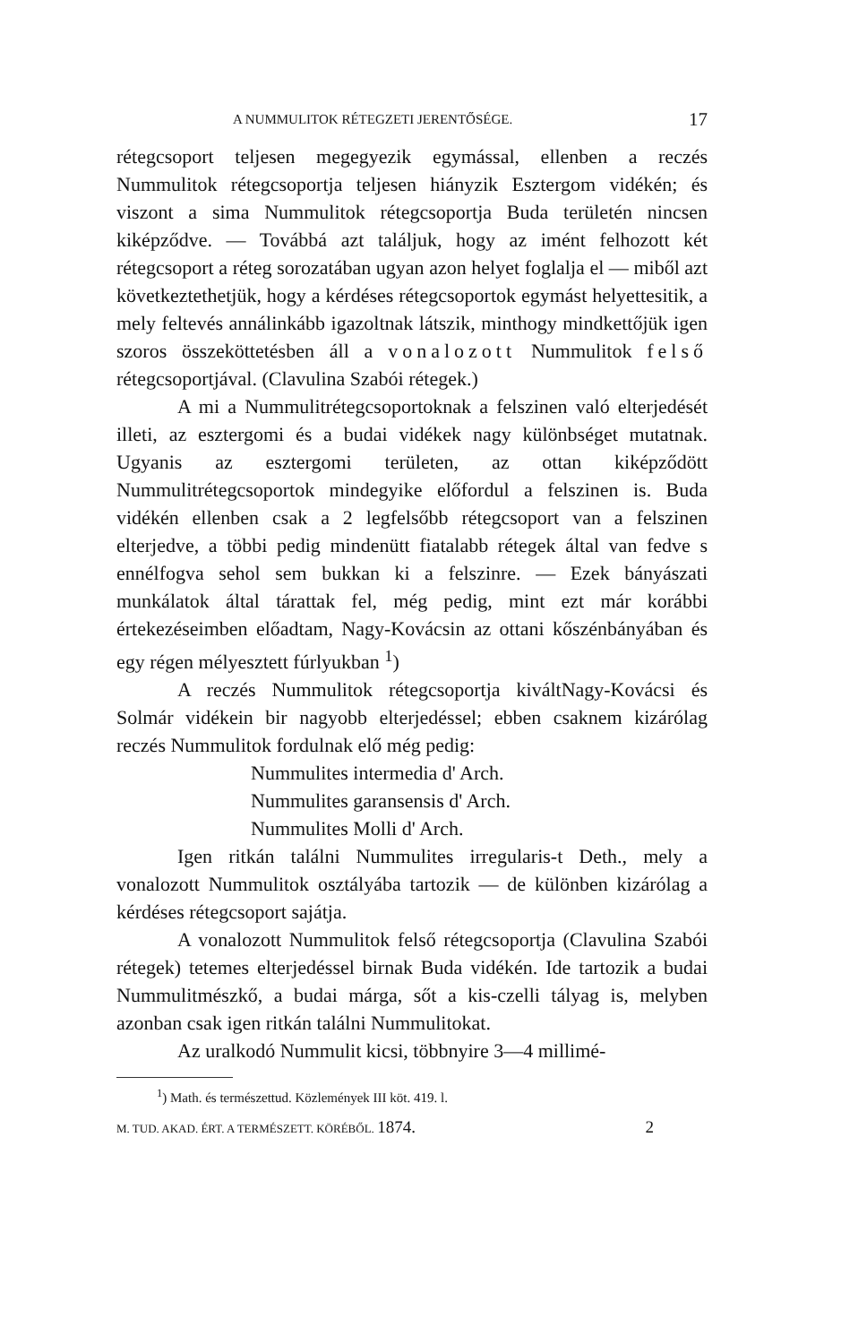A NUMMULITOK RÉTEGZETI JERENTŐSÉGE. 17
rétegcsoport teljesen megegyezik egymással, ellenben a reczés Nummulitok rétegcsoportja teljesen hiányzik Esztergom vidékén; és viszont a sima Nummulitok rétegcsoportja Buda területén nincsen kiképződve. — Továbbá azt találjuk, hogy az imént felhozott két rétegcsoport a réteg sorozatában ugyan azon helyet foglalja el — miből azt következtethetjük, hogy a kérdéses rétegcsoportok egymást helyettesitik, a mely feltevés annálinkább igazoltnak látszik, minthogy mindkettőjük igen szoros összeköttetésben áll a vonalozott Nummulitok felső rétegcsoportjával. (Clavulina Szabói rétegek.)
A mi a Nummulitrétegcsoportoknak a felszinen való elterjedését illeti, az esztergomi és a budai vidékek nagy különbséget mutatnak. Ugyanis az esztergomi területen, az ottan kiképződött Nummulitrétegcsoportok mindegyike előfordul a felszinen is. Buda vidékén ellenben csak a 2 legfelsőbb rétegcsoport van a felszinen elterjedve, a többi pedig mindenütt fiatalabb rétegek által van fedve s ennélfogva sehol sem bukkan ki a felszinre. — Ezek bányászati munkálatok által tárattak fel, még pedig, mint ezt már korábbi értekezéseimben előadtam, Nagy-Kovácsin az ottani kőszénbányában és egy régen mélyesztett fúrlyukban <sup>1</sup>)
A reczés Nummulitok rétegcsoportja kiváltNagy-Kovácsi és Solmár vidékein bir nagyobb elterjedéssel; ebben csaknem kizárólag reczés Nummulitok fordulnak elő még pedig:
Nummulites intermedia d' Arch.
Nummulites garansensis d' Arch.
Nummulites Molli d' Arch.
Igen ritkán találni Nummulites irregularis-t Deth., mely a vonalozott Nummulitok osztályába tartozik — de különben kizárólag a kérdéses rétegcsoport sajátja.
A vonalozott Nummulitok felső rétegcsoportja (Clavulina Szabói rétegek) tetemes elterjedéssel birnak Buda vidékén. Ide tartozik a budai Nummulitmészkő, a budai márga, sőt a kis-czelli tályag is, melyben azonban csak igen ritkán találni Nummulitokat.
Az uralkodó Nummulit kicsi, többnyire 3—4 millimé-
<sup>1</sup>) Math. és természettud. Közlemények III köt. 419. l.
M. TUD. AKAD. ÉRT. A TERMÉSZETT. KÖRÉBŐL. 1874. 2